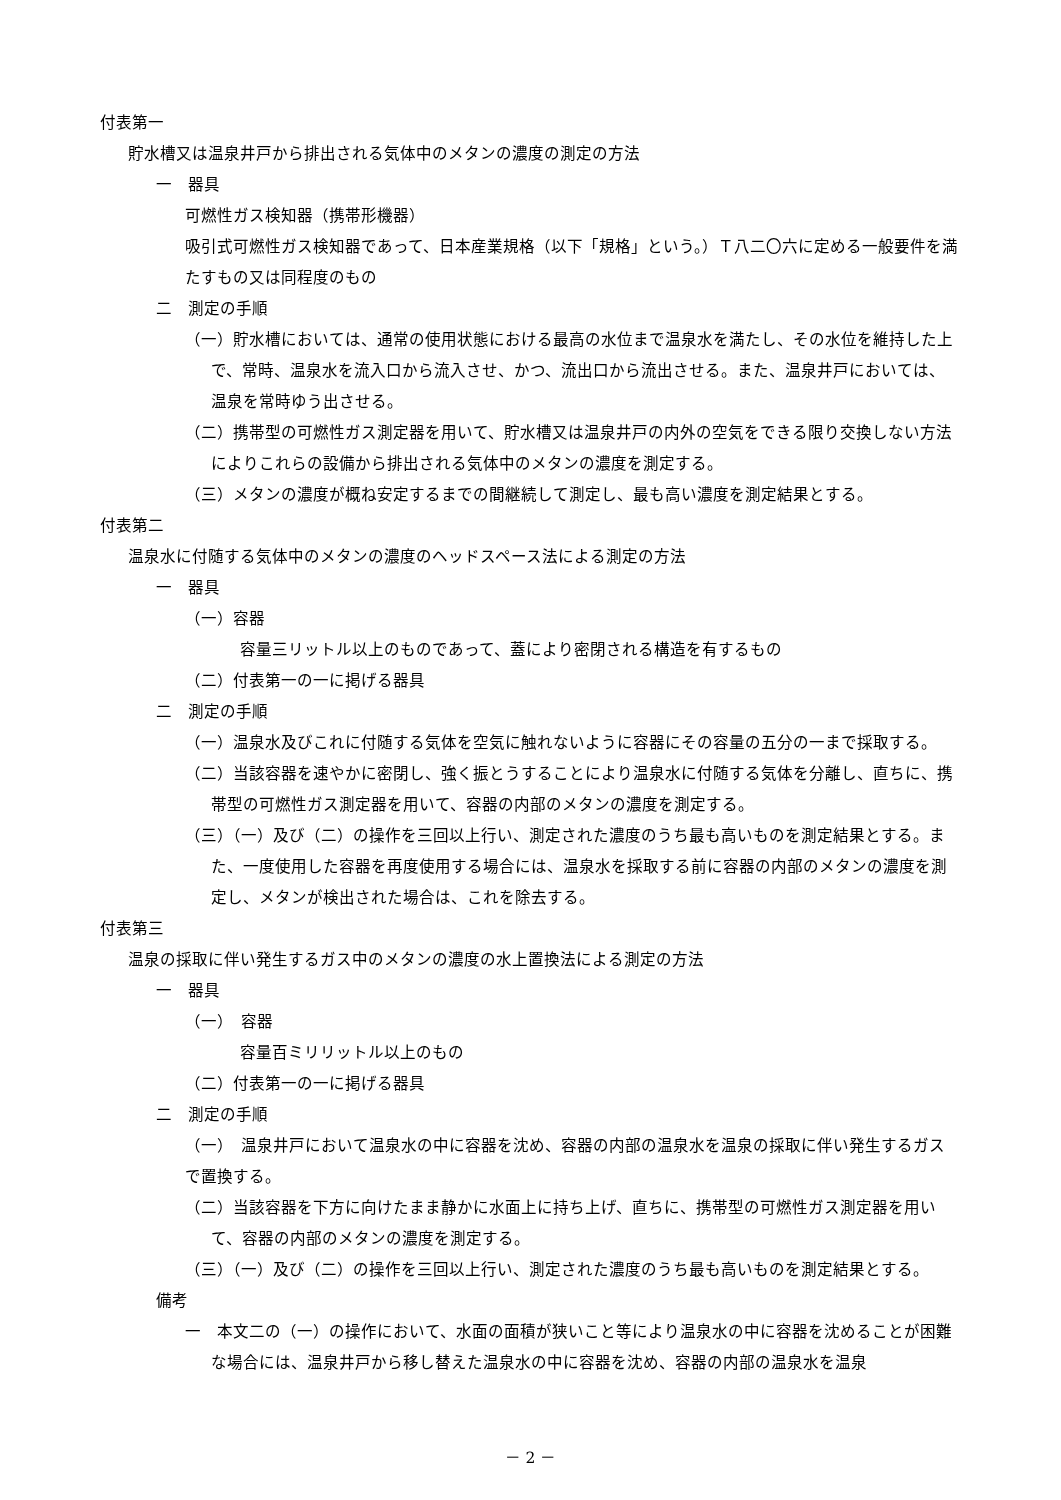付表第一
貯水槽又は温泉井戸から排出される気体中のメタンの濃度の測定の方法
一　器具
可燃性ガス検知器（携帯形機器）
吸引式可燃性ガス検知器であって、日本産業規格（以下「規格」という。）Ｔ八二〇六に定める一般要件を満たすもの又は同程度のもの
二　測定の手順
（一）貯水槽においては、通常の使用状態における最高の水位まで温泉水を満たし、その水位を維持した上で、常時、温泉水を流入口から流入させ、かつ、流出口から流出させる。また、温泉井戸においては、温泉を常時ゆう出させる。
（二）携帯型の可燃性ガス測定器を用いて、貯水槽又は温泉井戸の内外の空気をできる限り交換しない方法によりこれらの設備から排出される気体中のメタンの濃度を測定する。
（三）メタンの濃度が概ね安定するまでの間継続して測定し、最も高い濃度を測定結果とする。
付表第二
温泉水に付随する気体中のメタンの濃度のヘッドスペース法による測定の方法
一　器具
（一）容器
容量三リットル以上のものであって、蓋により密閉される構造を有するもの
（二）付表第一の一に掲げる器具
二　測定の手順
（一）温泉水及びこれに付随する気体を空気に触れないように容器にその容量の五分の一まで採取する。
（二）当該容器を速やかに密閉し、強く振とうすることにより温泉水に付随する気体を分離し、直ちに、携帯型の可燃性ガス測定器を用いて、容器の内部のメタンの濃度を測定する。
（三）（一）及び（二）の操作を三回以上行い、測定された濃度のうち最も高いものを測定結果とする。また、一度使用した容器を再度使用する場合には、温泉水を採取する前に容器の内部のメタンの濃度を測定し、メタンが検出された場合は、これを除去する。
付表第三
温泉の採取に伴い発生するガス中のメタンの濃度の水上置換法による測定の方法
一　器具
（一）　容器
容量百ミリリットル以上のもの
（二）付表第一の一に掲げる器具
二　測定の手順
（一）　温泉井戸において温泉水の中に容器を沈め、容器の内部の温泉水を温泉の採取に伴い発生するガスで置換する。
（二）当該容器を下方に向けたまま静かに水面上に持ち上げ、直ちに、携帯型の可燃性ガス測定器を用いて、容器の内部のメタンの濃度を測定する。
（三）（一）及び（二）の操作を三回以上行い、測定された濃度のうち最も高いものを測定結果とする。
備考
一　本文二の（一）の操作において、水面の面積が狭いこと等により温泉水の中に容器を沈めることが困難な場合には、温泉井戸から移し替えた温泉水の中に容器を沈め、容器の内部の温泉水を温泉
－ 2 －